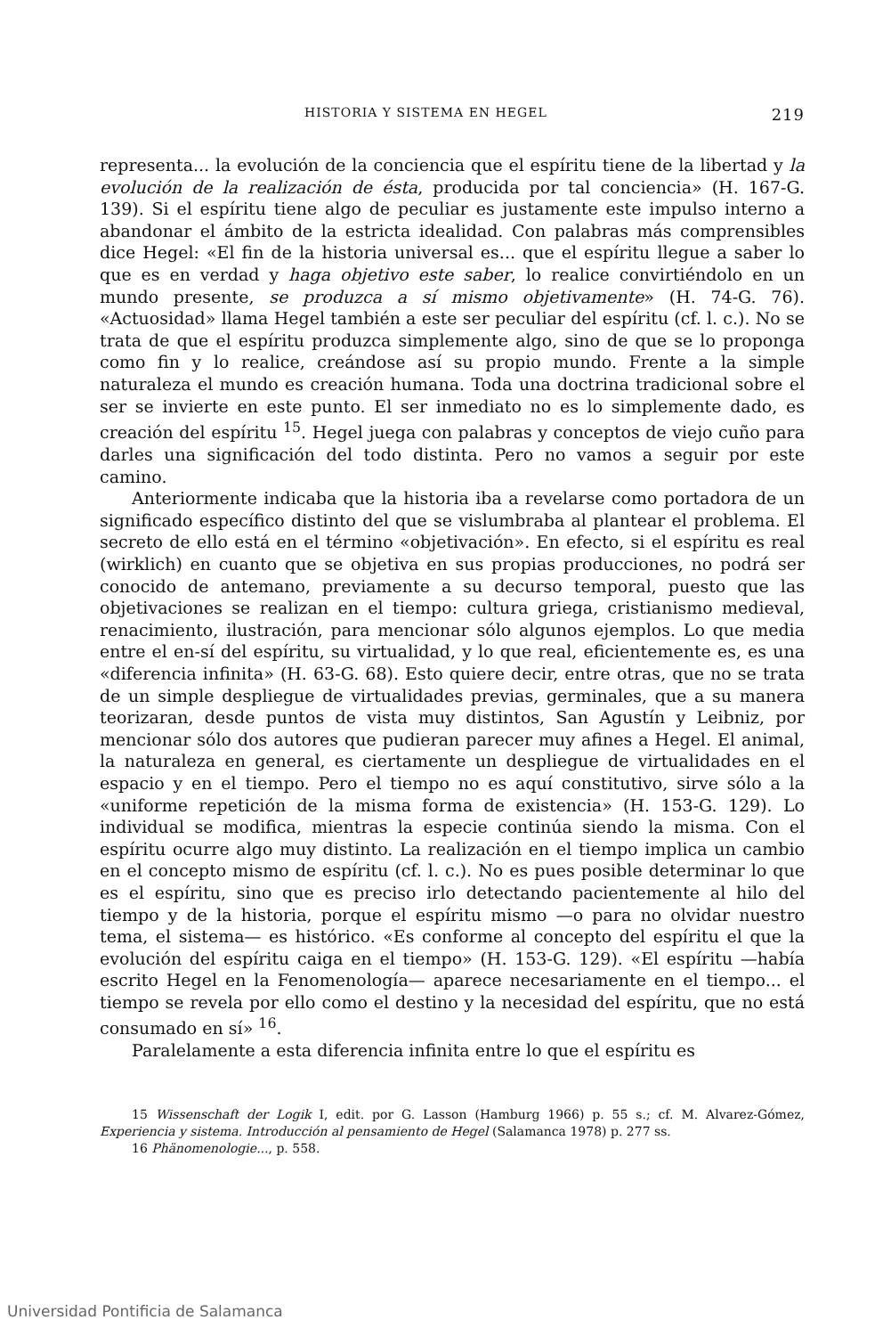HISTORIA Y SISTEMA EN HEGEL 219
representa... la evolución de la conciencia que el espíritu tiene de la libertad y la evolución de la realización de ésta, producida por tal conciencia» (H. 167-G. 139). Si el espíritu tiene algo de peculiar es justamente este impulso interno a abandonar el ámbito de la estricta idealidad. Con palabras más comprensibles dice Hegel: «El fin de la historia universal es... que el espíritu llegue a saber lo que es en verdad y haga objetivo este saber, lo realice convirtiéndolo en un mundo presente, se produzca a sí mismo objetivamente» (H. 74-G. 76). «Actuosidad» llama Hegel también a este ser peculiar del espíritu (cf. l. c.). No se trata de que el espíritu produzca simplemente algo, sino de que se lo proponga como fin y lo realice, creándose así su propio mundo. Frente a la simple naturaleza el mundo es creación humana. Toda una doctrina tradicional sobre el ser se invierte en este punto. El ser inmediato no es lo simplemente dado, es creación del espíritu <sup>15</sup>. Hegel juega con palabras y conceptos de viejo cuño para darles una significación del todo distinta. Pero no vamos a seguir por este camino.
Anteriormente indicaba que la historia iba a revelarse como portadora de un significado específico distinto del que se vislumbraba al plantear el problema. El secreto de ello está en el término «objetivación». En efecto, si el espíritu es real (wirklich) en cuanto que se objetiva en sus propias producciones, no podrá ser conocido de antemano, previamente a su decurso temporal, puesto que las objetivaciones se realizan en el tiempo: cultura griega, cristianismo medieval, renacimiento, ilustración, para mencionar sólo algunos ejemplos. Lo que media entre el en-sí del espíritu, su virtualidad, y lo que real, eficientemente es, es una «diferencia infinita» (H. 63-G. 68). Esto quiere decir, entre otras, que no se trata de un simple despliegue de virtualidades previas, germinales, que a su manera teorizaran, desde puntos de vista muy distintos, San Agustín y Leibniz, por mencionar sólo dos autores que pudieran parecer muy afines a Hegel. El animal, la naturaleza en general, es ciertamente un despliegue de virtualidades en el espacio y en el tiempo. Pero el tiempo no es aquí constitutivo, sirve sólo a la «uniforme repetición de la misma forma de existencia» (H. 153-G. 129). Lo individual se modifica, mientras la especie continúa siendo la misma. Con el espíritu ocurre algo muy distinto. La realización en el tiempo implica un cambio en el concepto mismo de espíritu (cf. l. c.). No es pues posible determinar lo que es el espíritu, sino que es preciso irlo detectando pacientemente al hilo del tiempo y de la historia, porque el espíritu mismo —o para no olvidar nuestro tema, el sistema— es histórico. «Es conforme al concepto del espíritu el que la evolución del espíritu caiga en el tiempo» (H. 153-G. 129). «El espíritu —había escrito Hegel en la Fenomenología— aparece necesariamente en el tiempo... el tiempo se revela por ello como el destino y la necesidad del espíritu, que no está consumado en sí» <sup>16</sup>.
Paralelamente a esta diferencia infinita entre lo que el espíritu es
15 Wissenschaft der Logik I, edit. por G. Lasson (Hamburg 1966) p. 55 s.; cf. M. Alvarez-Gómez, Experiencia y sistema. Introducción al pensamiento de Hegel (Salamanca 1978) p. 277 ss.
16 Phänomenologie..., p. 558.
Universidad Pontificia de Salamanca